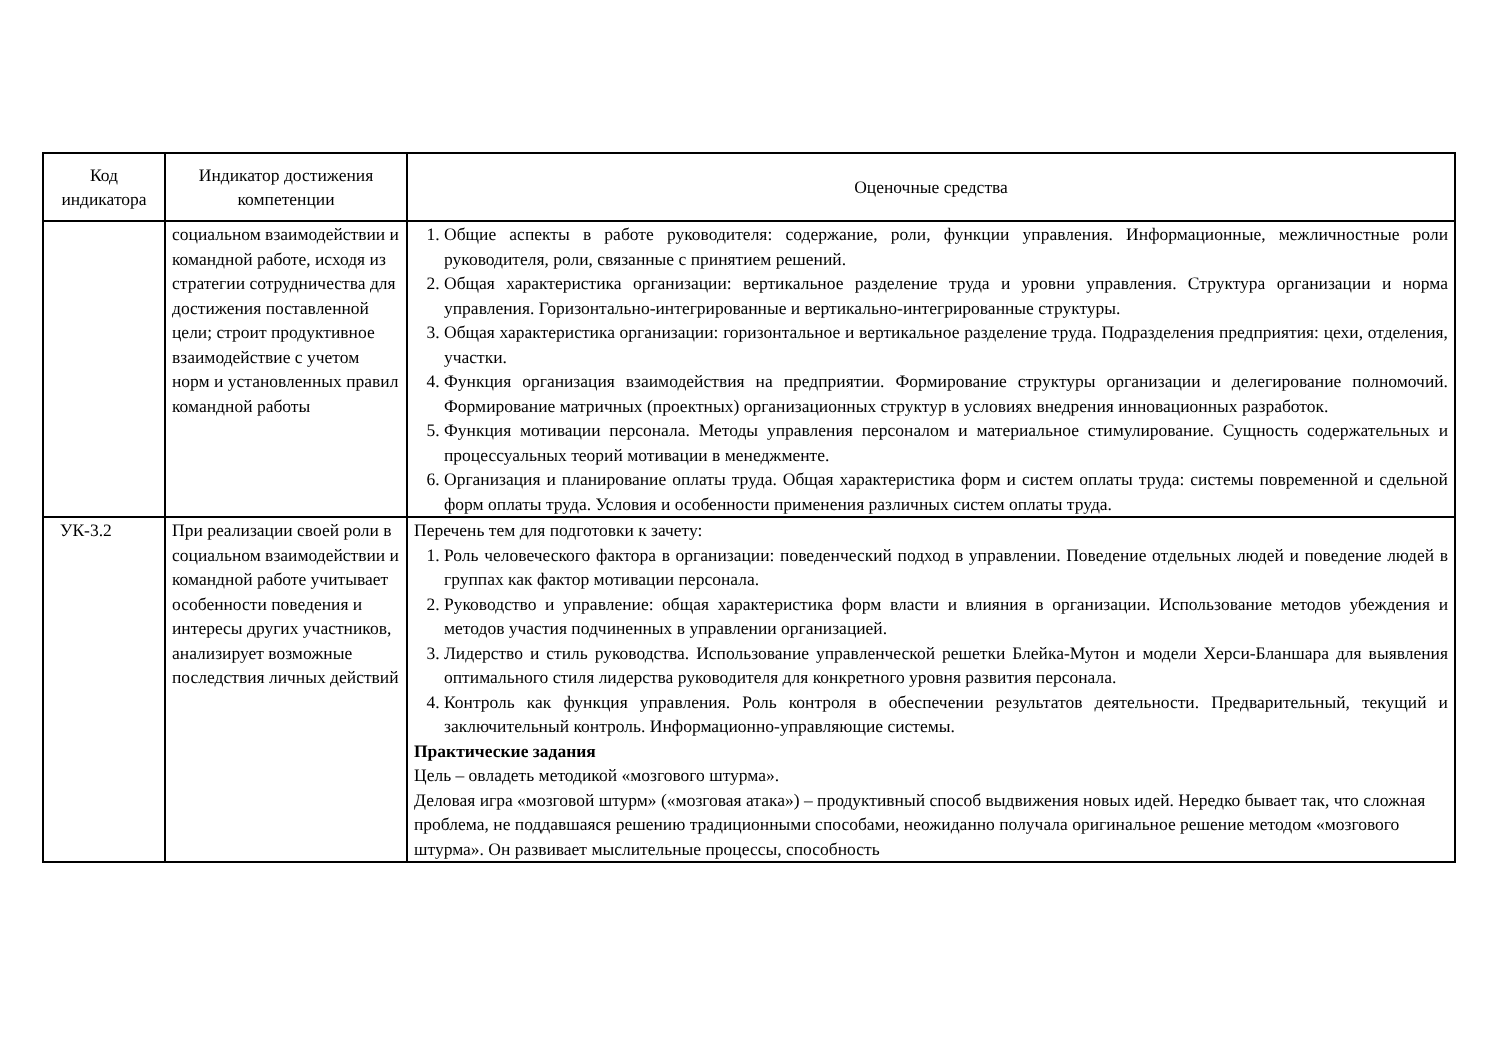| Код индикатора | Индикатор достижения компетенции | Оценочные средства |
| --- | --- | --- |
| | социальном взаимодействии и командной работе, исходя из стратегии сотрудничества для достижения поставленной цели; строит продуктивное взаимодействие с учетом норм и установленных правил командной работы | 1. Общие аспекты в работе руководителя: содержание, роли, функции управления. Информационные, межличностные роли руководителя, роли, связанные с принятием решений. 2. Общая характеристика организации: вертикальное разделение труда и уровни управления. Структура организации и норма управления. Горизонтально-интегрированные и вертикально-интегрированные структуры. 3. Общая характеристика организации: горизонтальное и вертикальное разделение труда. Подразделения предприятия: цехи, отделения, участки. 4. Функция организация взаимодействия на предприятии. Формирование структуры организации и делегирование полномочий. Формирование матричных (проектных) организационных структур в условиях внедрения инновационных разработок. 5. Функция мотивации персонала. Методы управления персоналом и материальное стимулирование. Сущность содержательных и процессуальных теорий мотивации в менеджменте. 6. Организация и планирование оплаты труда. Общая характеристика форм и систем оплаты труда: системы повременной и сдельной форм оплаты труда. Условия и особенности применения различных систем оплаты труда. |
| УК-3.2 | При реализации своей роли в социальном взаимодействии и командной работе учитывает особенности поведения и интересы других участников, анализирует возможные последствия личных действий | Перечень тем для подготовки к зачету: 1. Роль человеческого фактора в организации: поведенческий подход в управлении. Поведение отдельных людей и поведение людей в группах как фактор мотивации персонала. 2. Руководство и управление: общая характеристика форм власти и влияния в организации. Использование методов убеждения и методов участия подчиненных в управлении организацией. 3. Лидерство и стиль руководства. Использование управленческой решетки Блейка-Мутон и модели Херси-Бланшара для выявления оптимального стиля лидерства руководителя для конкретного уровня развития персонала. 4. Контроль как функция управления. Роль контроля в обеспечении результатов деятельности. Предварительный, текущий и заключительный контроль. Информационно-управляющие системы. Практические задания Цель – овладеть методикой «мозгового штурма». Деловая игра «мозговой штурм» («мозговая атака») – продуктивный способ выдвижения новых идей. Нередко бывает так, что сложная проблема, не поддавшаяся решению традиционными способами, неожиданно получала оригинальное решение методом «мозгового штурма». Он развивает мыслительные процессы, способность |